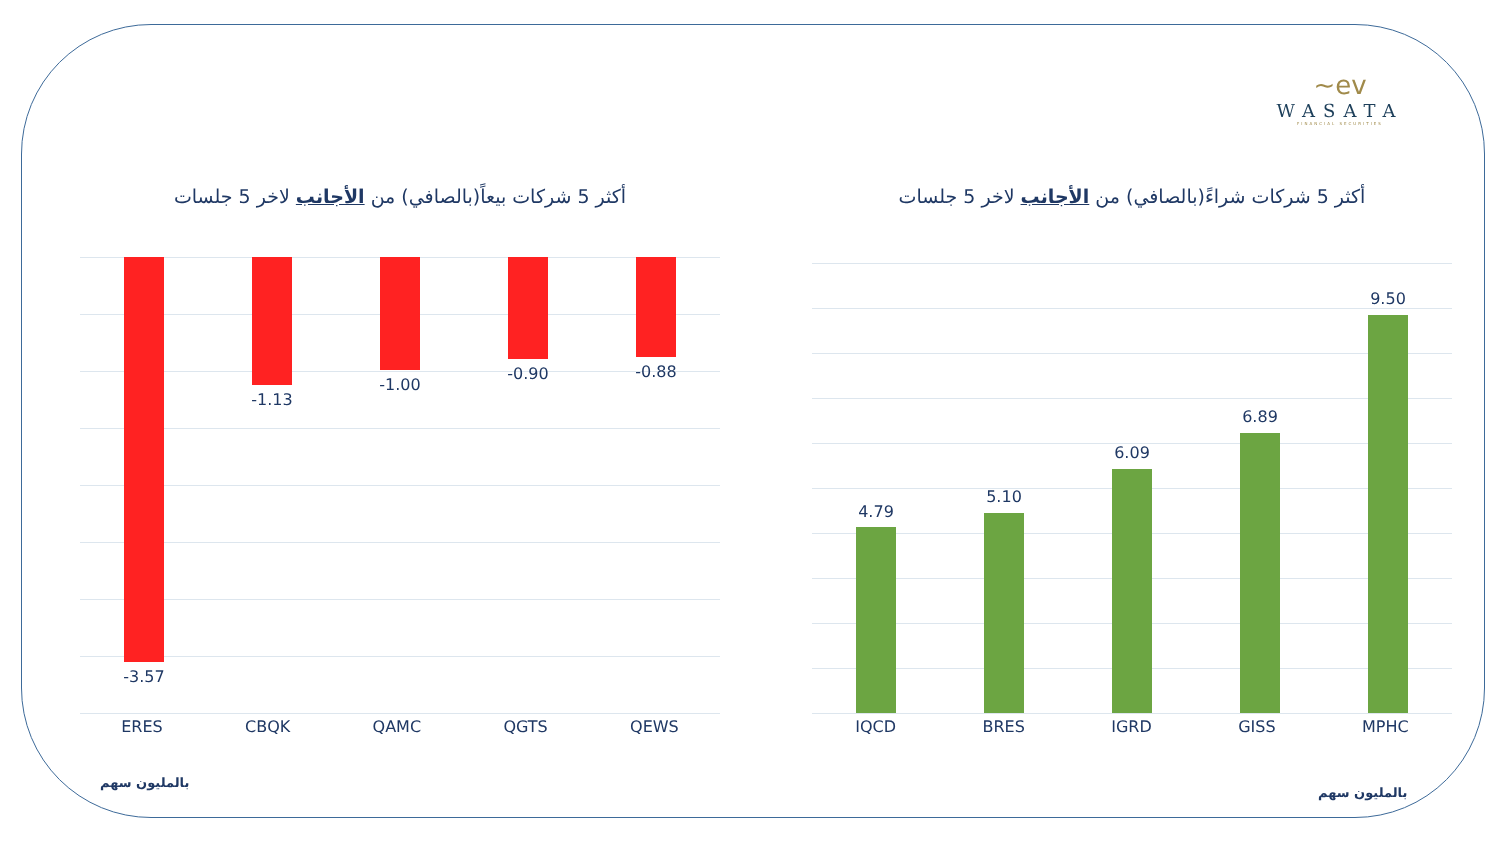~ev
WASATA
FINANCIAL SECURITIES
أكثر 5 شركات بيعاً(بالصافي) من الأجانب لاخر 5 جلسات
-3.57
-1.13
-1.00
-0.90 -0.88
ERES CBQK QAMC QGTS QEWS
بالمليون سهم
أكثر 5 شركات شراءً(بالصافي) من الأجانب لاخر 5 جلسات
4.79
5.10
6.09
6.89
9.50
IQCD BRES IGRD GISS MPHC
بالمليون سهم